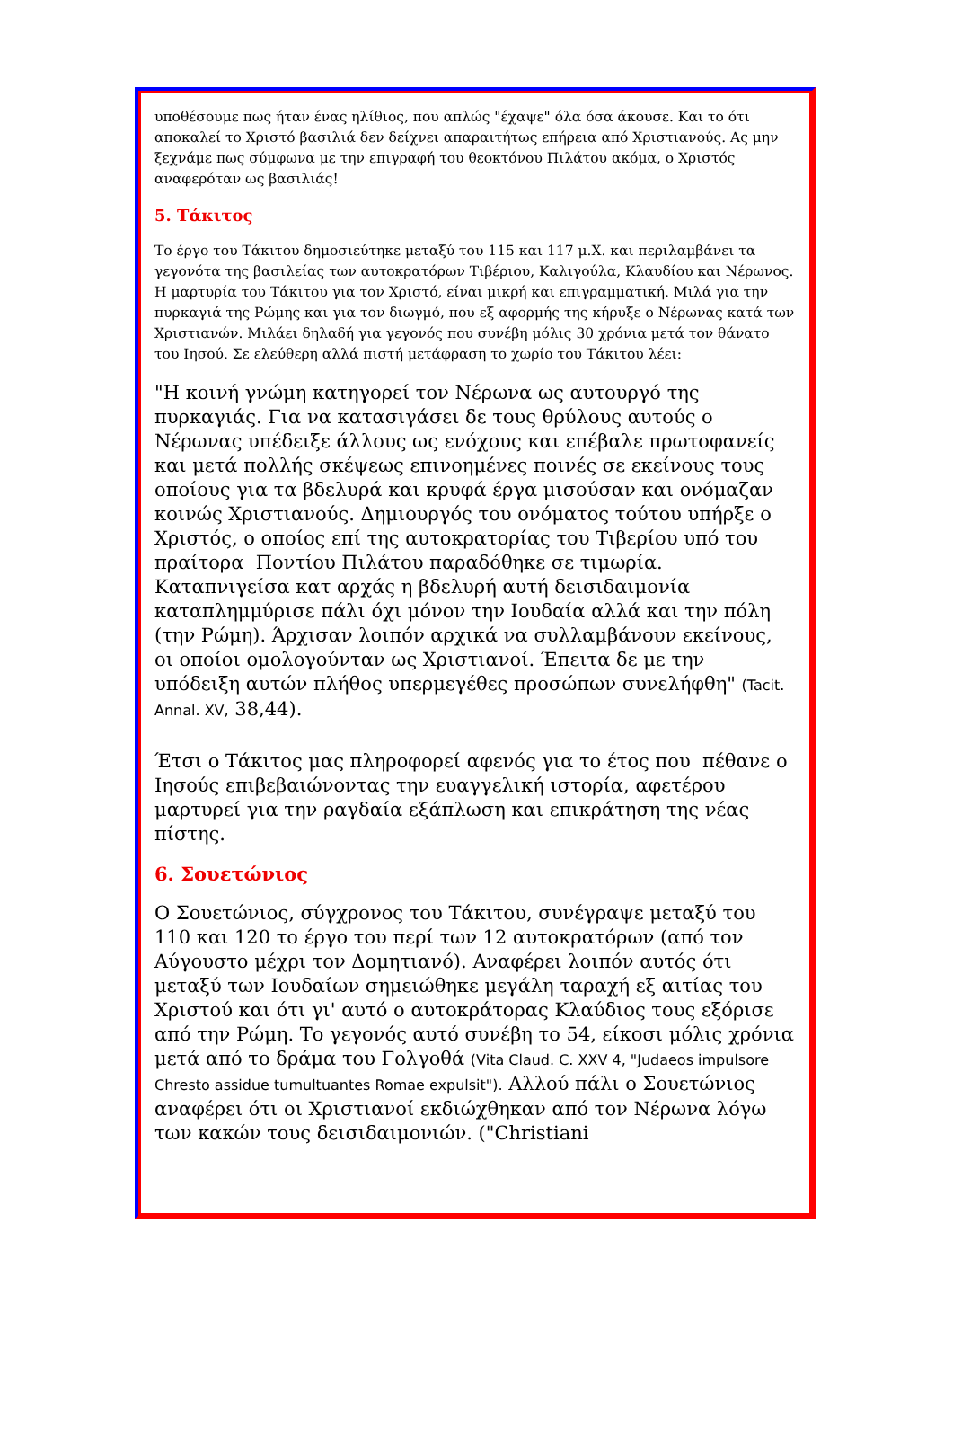υποθέσουμε πως ήταν ένας ηλίθιος, που απλώς "έχαψε" όλα όσα άκουσε. Και το ότι αποκαλεί το Χριστό βασιλιά δεν δείχνει απαραιτήτως επήρεια από Χριστιανούς. Ας μην ξεχνάμε πως σύμφωνα με την επιγραφή του θεοκτόνου Πιλάτου ακόμα, ο Χριστός αναφερόταν ως βασιλιάς!
5. Τάκιτος
Το έργο του Τάκιτου δημοσιεύτηκε μεταξύ του 115 και 117 μ.Χ. και περιλαμβάνει τα γεγονότα της βασιλείας των αυτοκρατόρων Τιβέριου, Καλιγούλα, Κλαυδίου και Νέρωνος. Η μαρτυρία του Τάκιτου για τον Χριστό, είναι μικρή και επιγραμματική. Μιλά για την πυρκαγιά της Ρώμης και για τον διωγμό, που εξ αφορμής της κήρυξε ο Νέρωνας κατά των Χριστιανών. Μιλάει δηλαδή για γεγονός που συνέβη μόλις 30 χρόνια μετά τον θάνατο του Ιησού. Σε ελεύθερη αλλά πιστή μετάφραση το χωρίο του Τάκιτου λέει:
"Η κοινή γνώμη κατηγορεί τον Νέρωνα ως αυτουργό της πυρκαγιάς. Για να κατασιγάσει δε τους θρύλους αυτούς ο Νέρωνας υπέδειξε άλλους ως ενόχους και επέβαλε πρωτοφανείς και μετά πολλής σκέψεως επινοημένες ποινές σε εκείνους τους οποίους για τα βδελυρά και κρυφά έργα μισούσαν και ονόμαζαν κοινώς Χριστιανούς. Δημιουργός του ονόματος τούτου υπήρξε ο Χριστός, ο οποίος επί της αυτοκρατορίας του Τιβερίου υπό του πραίτορα Ποντίου Πιλάτου παραδόθηκε σε τιμωρία. Καταπνιγείσα κατ αρχάς η βδελυρή αυτή δεισιδαιμονία καταπλημμύρισε πάλι όχι μόνον την Ιουδαία αλλά και την πόλη (την Ρώμη). Άρχισαν λοιπόν αρχικά να συλλαμβάνουν εκείνους, οι οποίοι ομολογούνταν ως Χριστιανοί. Έπειτα δε με την υπόδειξη αυτών πλήθος υπερμεγέθες προσώπων συνελήφθη" (Tacit. Annal. XV, 38,44).
Έτσι ο Τάκιτος μας πληροφορεί αφενός για το έτος που πέθανε ο Ιησούς επιβεβαιώνοντας την ευαγγελική ιστορία, αφετέρου μαρτυρεί για την ραγδαία εξάπλωση και επικράτηση της νέας πίστης.
6. Σουετώνιος
Ο Σουετώνιος, σύγχρονος του Τάκιτου, συνέγραψε μεταξύ του 110 και 120 το έργο του περί των 12 αυτοκρατόρων (από τον Αύγουστο μέχρι τον Δομητιανό). Αναφέρει λοιπόν αυτός ότι μεταξύ των Ιουδαίων σημειώθηκε μεγάλη ταραχή εξ αιτίας του Χριστού και ότι γι' αυτό ο αυτοκράτορας Κλαύδιος τους εξόρισε από την Ρώμη. Το γεγονός αυτό συνέβη το 54, είκοσι μόλις χρόνια μετά από το δράμα του Γολγοθά (Vita Claud. C. XXV 4, "Judaeos impulsore Chresto assidue tumultuantes Romae expulsit"). Αλλού πάλι ο Σουετώνιος αναφέρει ότι οι Χριστιανοί εκδιώχθηκαν από τον Νέρωνα λόγω των κακών τους δεισιδαιμονιών. ("Christiani